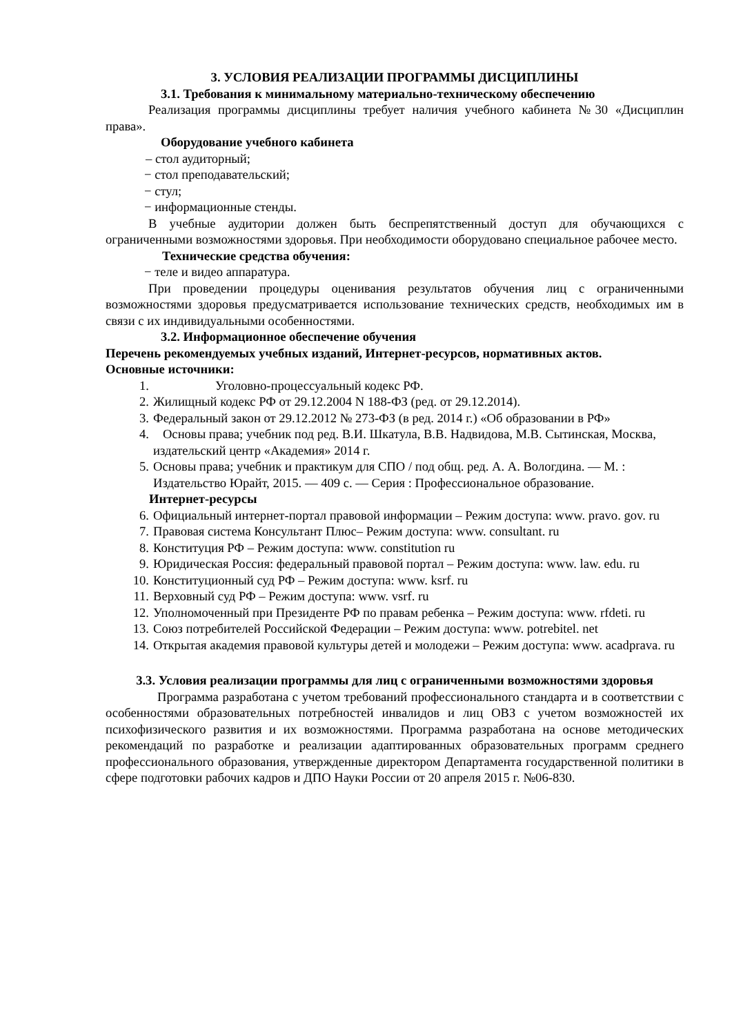3. УСЛОВИЯ РЕАЛИЗАЦИИ ПРОГРАММЫ ДИСЦИПЛИНЫ
3.1. Требования к минимальному материально-техническому обеспечению
Реализация программы дисциплины требует наличия учебного кабинета №30 «Дисциплин права».
Оборудование учебного кабинета
– стол аудиторный;
− стол преподавательский;
− стул;
− информационные стенды.
В учебные аудитории должен быть беспрепятственный доступ для обучающихся с ограниченными возможностями здоровья. При необходимости оборудовано специальное рабочее место.
Технические средства обучения:
− теле и видео аппаратура.
При проведении процедуры оценивания результатов обучения лиц с ограниченными возможностями здоровья предусматривается использование технических средств, необходимых им в связи с их индивидуальными особенностями.
3.2. Информационное обеспечение обучения
Перечень рекомендуемых учебных изданий, Интернет-ресурсов, нормативных актов.
Основные источники:
1. Уголовно-процессуальный кодекс РФ.
2. Жилищный кодекс РФ от 29.12.2004 N 188-ФЗ (ред. от 29.12.2014).
3. Федеральный закон от 29.12.2012 № 273-ФЗ (в ред. 2014 г.) «Об образовании в РФ»
4. Основы права; учебник под ред. В.И. Шкатула, В.В. Надвидова, М.В. Сытинская, Москва, издательский центр «Академия» 2014 г.
5. Основы права; учебник и практикум для СПО / под общ. ред. А. А. Вологдина. — М. : Издательство Юрайт, 2015. — 409 с. — Серия : Профессиональное образование.
Интернет-ресурсы
6. Официальный интернет-портал правовой информации – Режим доступа: www. pravo. gov. ru
7. Правовая система Консультант Плюс– Режим доступа: www. consultant. ru
8. Конституция РФ – Режим доступа: www. constitution ru
9. Юридическая Россия: федеральный правовой портал – Режим доступа: www. law. edu. ru
10. Конституционный суд РФ – Режим доступа: www. ksrf. ru
11. Верховный суд РФ – Режим доступа: www. vsrf. ru
12. Уполномоченный при Президенте РФ по правам ребенка – Режим доступа: www. rfdeti. ru
13. Союз потребителей Российской Федерации – Режим доступа: www. potrebitel. net
14. Открытая академия правовой культуры детей и молодежи – Режим доступа: www. acadprava. ru
3.3. Условия реализации программы для лиц с ограниченными возможностями здоровья
Программа разработана с учетом требований профессионального стандарта и в соответствии с особенностями образовательных потребностей инвалидов и лиц ОВЗ с учетом возможностей их психофизического развития и их возможностями. Программа разработана на основе методических рекомендаций по разработке и реализации адаптированных образовательных программ среднего профессионального образования, утвержденные директором Департамента государственной политики в сфере подготовки рабочих кадров и ДПО Науки России от 20 апреля 2015 г. №06-830.